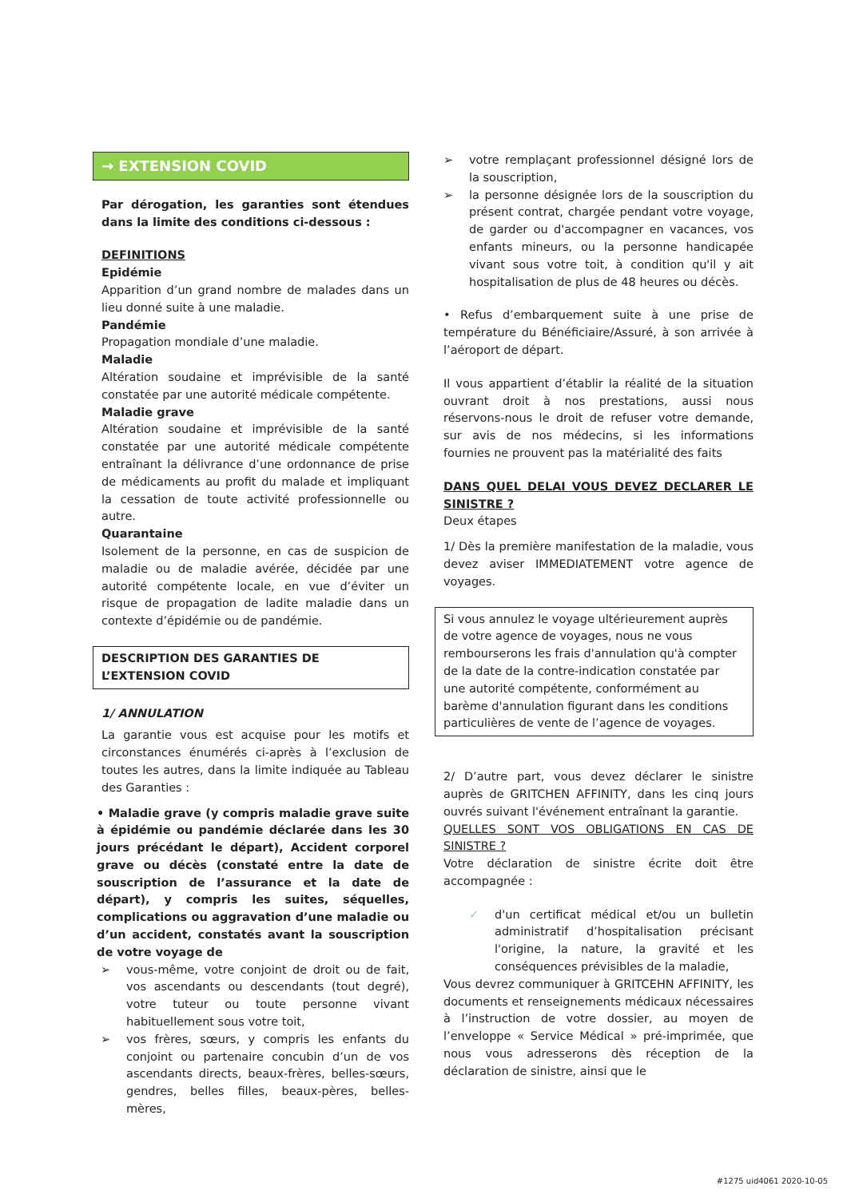→ EXTENSION COVID
Par dérogation, les garanties sont étendues dans la limite des conditions ci-dessous :
DEFINITIONS
Epidémie
Apparition d’un grand nombre de malades dans un lieu donné suite à une maladie.
Pandémie
Propagation mondiale d’une maladie.
Maladie
Altération soudaine et imprévisible de la santé constatée par une autorité médicale compétente.
Maladie grave
Altération soudaine et imprévisible de la santé constatée par une autorité médicale compétente entraînant la délivrance d’une ordonnance de prise de médicaments au profit du malade et impliquant la cessation de toute activité professionnelle ou autre.
Quarantaine
Isolement de la personne, en cas de suspicion de maladie ou de maladie avérée, décidée par une autorité compétente locale, en vue d’éviter un risque de propagation de ladite maladie dans un contexte d’épidémie ou de pandémie.
DESCRIPTION DES GARANTIES DE L’EXTENSION COVID
1/ ANNULATION
La garantie vous est acquise pour les motifs et circonstances énumérés ci-après à l’exclusion de toutes les autres, dans la limite indiquée au Tableau des Garanties :
• Maladie grave (y compris maladie grave suite à épidémie ou pandémie déclarée dans les 30 jours précédant le départ), Accident corporel grave ou décès (constaté entre la date de souscription de l’assurance et la date de départ), y compris les suites, séquelles, complications ou aggravation d’une maladie ou d’un accident, constatés avant la souscription de votre voyage de
➢ vous-même, votre conjoint de droit ou de fait, vos ascendants ou descendants (tout degré), votre tuteur ou toute personne vivant habituellement sous votre toit,
➢ vos frères, sœurs, y compris les enfants du conjoint ou partenaire concubin d’un de vos ascendants directs, beaux-frères, belles-sœurs, gendres, belles filles, beaux-pères, belles-mères,
➢ votre remplaçant professionnel désigné lors de la souscription,
➢ la personne désignée lors de la souscription du présent contrat, chargée pendant votre voyage, de garder ou d'accompagner en vacances, vos enfants mineurs, ou la personne handicapée vivant sous votre toit, à condition qu'il y ait hospitalisation de plus de 48 heures ou décès.
• Refus d’embarquement suite à une prise de température du Bénéficiaire/Assuré, à son arrivée à l’aéroport de départ.
Il vous appartient d’établir la réalité de la situation ouvrant droit à nos prestations, aussi nous réservons-nous le droit de refuser votre demande, sur avis de nos médecins, si les informations fournies ne prouvent pas la matérialité des faits
DANS QUEL DELAI VOUS DEVEZ DECLARER LE SINISTRE ?
Deux étapes
1/ Dès la première manifestation de la maladie, vous devez aviser IMMEDIATEMENT votre agence de voyages.
Si vous annulez le voyage ultérieurement auprès de votre agence de voyages, nous ne vous rembourserons les frais d'annulation qu'à compter de la date de la contre-indication constatée par une autorité compétente, conformément au barème d'annulation figurant dans les conditions particulières de vente de l’agence de voyages.
2/ D’autre part, vous devez déclarer le sinistre auprès de GRITCHEN AFFINITY, dans les cinq jours ouvrés suivant l'événement entraînant la garantie.
QUELLES SONT VOS OBLIGATIONS EN CAS DE SINISTRE ?
Votre déclaration de sinistre écrite doit être accompagnée :
✓ d'un certificat médical et/ou un bulletin administratif d’hospitalisation précisant l'origine, la nature, la gravité et les conséquences prévisibles de la maladie,
Vous devrez communiquer à GRITCEHN AFFINITY, les documents et renseignements médicaux nécessaires à l’instruction de votre dossier, au moyen de l’enveloppe « Service Médical » pré-imprimée, que nous vous adresserons dès réception de la déclaration de sinistre, ainsi que le
#1275 uid4061 2020-10-05